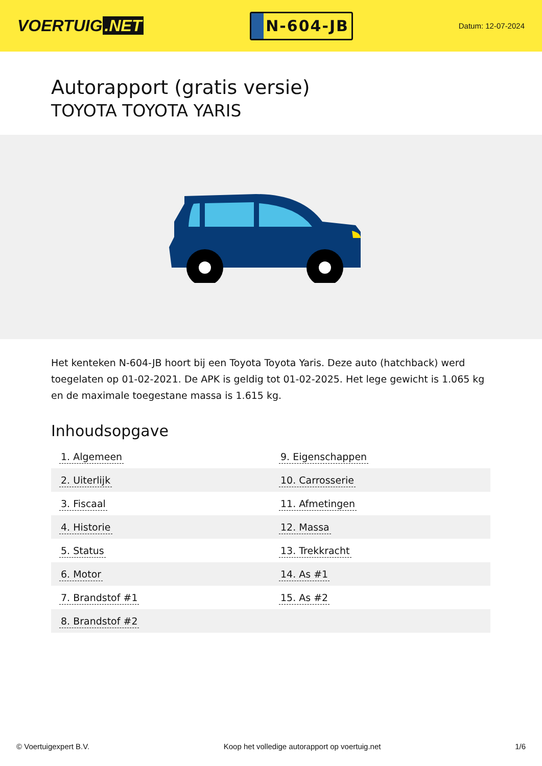VOERTUIG.NET
N-604-JB
Datum: 12-07-2024
Autorapport (gratis versie)
TOYOTA TOYOTA YARIS
Het kenteken N-604-JB hoort bij een Toyota Toyota Yaris. Deze auto (hatchback) werd toegelaten op 01-02-2021. De APK is geldig tot 01-02-2025. Het lege gewicht is 1.065 kg en de maximale toegestane massa is 1.615 kg.
Inhoudsopgave
| 1. Algemeen | 9. Eigenschappen |
| 2. Uiterlijk | 10. Carrosserie |
| 3. Fiscaal | 11. Afmetingen |
| 4. Historie | 12. Massa |
| 5. Status | 13. Trekkracht |
| 6. Motor | 14. As #1 |
| 7. Brandstof #1 | 15. As #2 |
| 8. Brandstof #2 | |
© Voertuigexpert B.V. Koop het volledige autorapport op voertuig.net 1/6